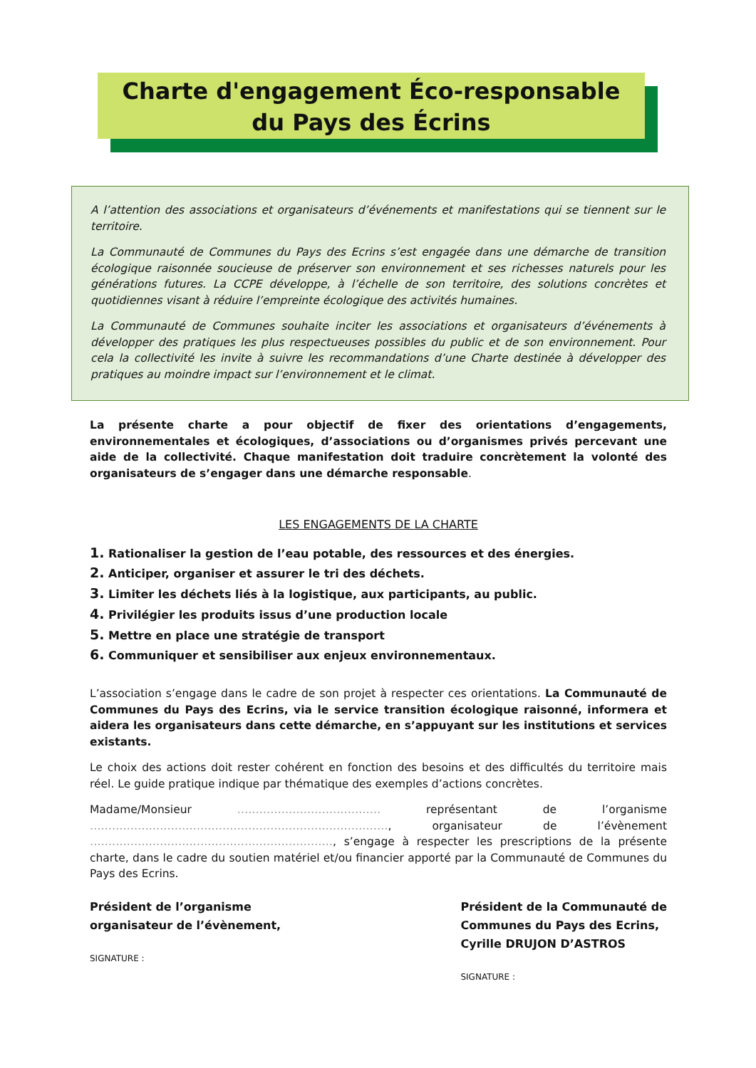Charte d'engagement Éco-responsable
du Pays des Écrins
A l’attention des associations et organisateurs d’événements et manifestations qui se tiennent sur le territoire.
La Communauté de Communes du Pays des Ecrins s’est engagée dans une démarche de transition écologique raisonnée soucieuse de préserver son environnement et ses richesses naturels pour les générations futures. La CCPE développe, à l’échelle de son territoire, des solutions concrètes et quotidiennes visant à réduire l’empreinte écologique des activités humaines.
La Communauté de Communes souhaite inciter les associations et organisateurs d’événements à développer des pratiques les plus respectueuses possibles du public et de son environnement. Pour cela la collectivité les invite à suivre les recommandations d’une Charte destinée à développer des pratiques au moindre impact sur l’environnement et le climat.
La présente charte a pour objectif de fixer des orientations d’engagements, environnementales et écologiques, d’associations ou d’organismes privés percevant une aide de la collectivité. Chaque manifestation doit traduire concrètement la volonté des organisateurs de s’engager dans une démarche responsable.
LES ENGAGEMENTS DE LA CHARTE
1. Rationaliser la gestion de l’eau potable, des ressources et des énergies.
2. Anticiper, organiser et assurer le tri des déchets.
3. Limiter les déchets liés à la logistique, aux participants, au public.
4. Privilégier les produits issus d’une production locale
5. Mettre en place une stratégie de transport
6. Communiquer et sensibiliser aux enjeux environnementaux.
L’association s’engage dans le cadre de son projet à respecter ces orientations. La Communauté de Communes du Pays des Ecrins, via le service transition écologique raisonné, informera et aidera les organisateurs dans cette démarche, en s’appuyant sur les institutions et services existants.
Le choix des actions doit rester cohérent en fonction des besoins et des difficultés du territoire mais réel. Le guide pratique indique par thématique des exemples d’actions concrètes.
Madame/Monsieur ………………………………… représentant de l’organisme ………………………………………………………………………, organisateur de l’évènement …………………………………………………………, s’engage à respecter les prescriptions de la présente charte, dans le cadre du soutien matériel et/ou financier apporté par la Communauté de Communes du Pays des Ecrins.
Président de l’organisme
organisateur de l’évènement,
SIGNATURE :
Président de la Communauté de
Communes du Pays des Ecrins,
Cyrille DRUJON D’ASTROS
SIGNATURE :